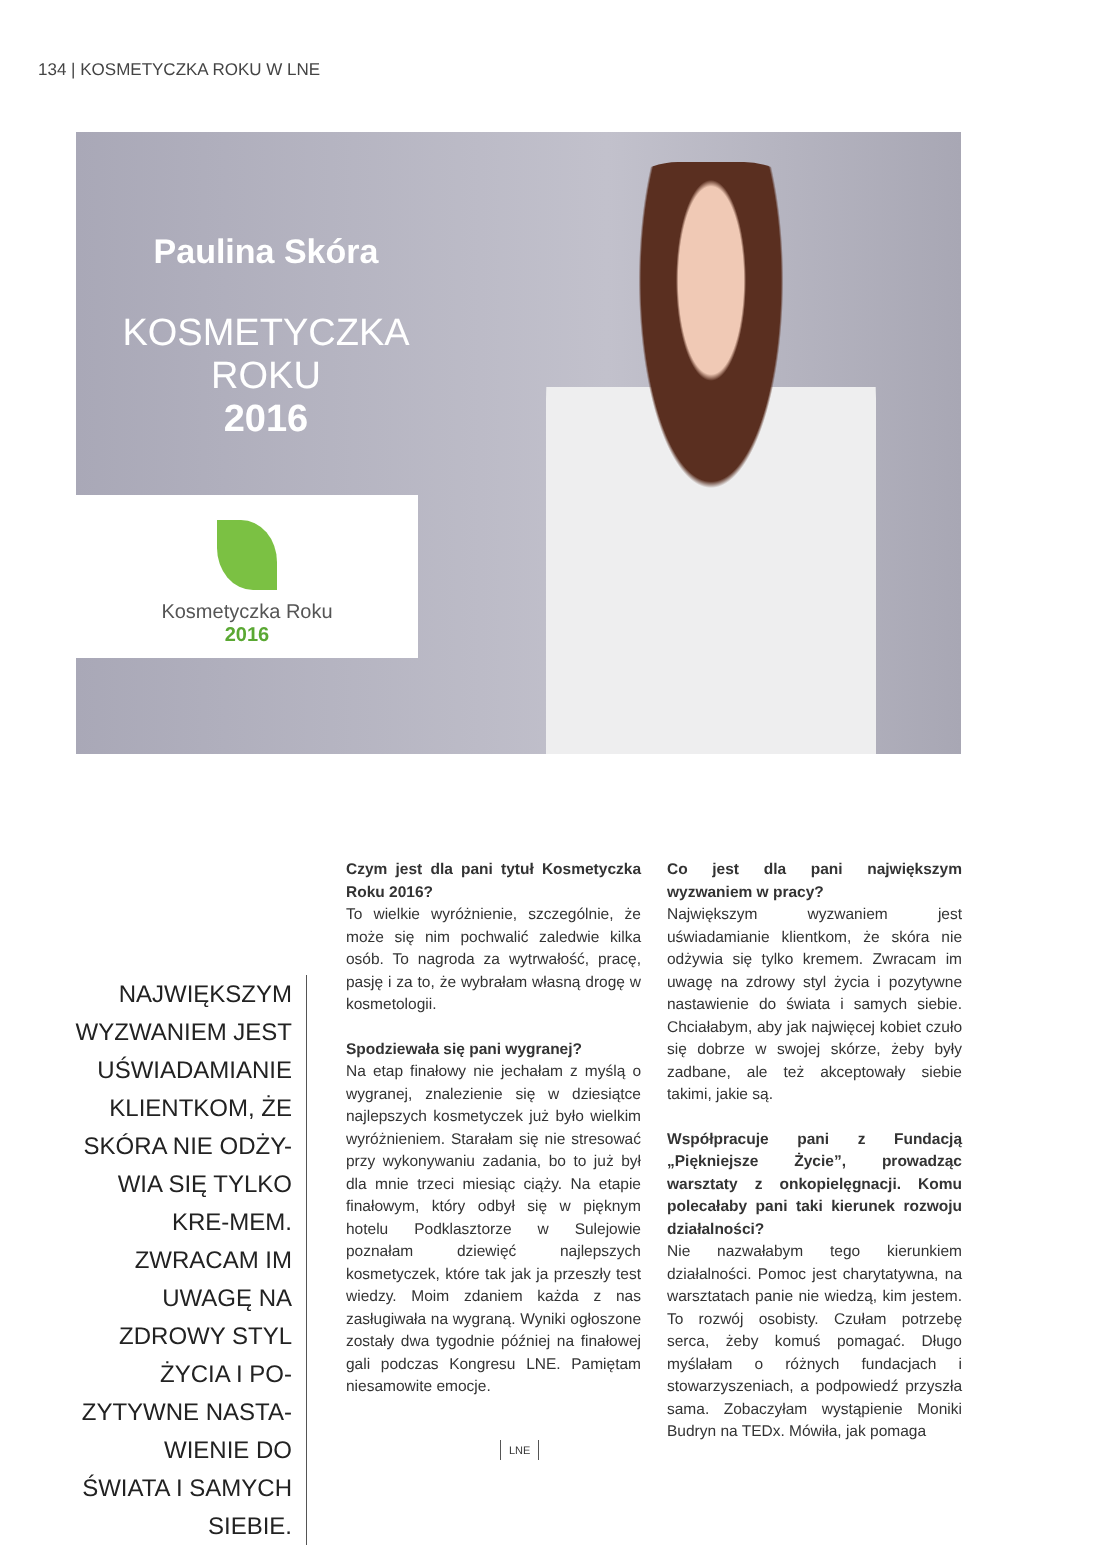134 | KOSMETYCZKA ROKU W LNE
Paulina Skóra
KOSMETYCZKA ROKU
2016
Kosmetyczka Roku
2016
NAJWIĘKSZYM WYZWANIEM JEST UŚWIADAMIANIE KLIENTKOM, ŻE SKÓRA NIE ODŻY-WIA SIĘ TYLKO KRE-MEM. ZWRACAM IM UWAGĘ NA ZDROWY STYL ŻYCIA I PO-ZYTYWNE NASTA-WIENIE DO ŚWIATA I SAMYCH SIEBIE.
Czym jest dla pani tytuł Kosmetyczka Roku 2016?
To wielkie wyróżnienie, szczególnie, że może się nim pochwalić zaledwie kilka osób. To nagroda za wytrwałość, pracę, pasję i za to, że wybrałam własną drogę w kosmetologii.
Spodziewała się pani wygranej?
Na etap finałowy nie jechałam z myślą o wygranej, znalezienie się w dziesiątce najlepszych kosmetyczek już było wielkim wyróżnieniem. Starałam się nie stresować przy wykonywaniu zadania, bo to już był dla mnie trzeci miesiąc ciąży. Na etapie finałowym, który odbył się w pięknym hotelu Podklasztorze w Sulejowie poznałam dziewięć najlepszych kosmetyczek, które tak jak ja przeszły test wiedzy. Moim zdaniem każda z nas zasługiwała na wygraną. Wyniki ogłoszone zostały dwa tygodnie później na finałowej gali podczas Kongresu LNE. Pamiętam niesamowite emocje.
Co jest dla pani największym wyzwaniem w pracy?
Największym wyzwaniem jest uświadamianie klientkom, że skóra nie odżywia się tylko kremem. Zwracam im uwagę na zdrowy styl życia i pozytywne nastawienie do świata i samych siebie. Chciałabym, aby jak najwięcej kobiet czuło się dobrze w swojej skórze, żeby były zadbane, ale też akceptowały siebie takimi, jakie są.
Współpracuje pani z Fundacją „Piękniejsze Życie”, prowadząc warsztaty z onkopielęgnacji. Komu polecałaby pani taki kierunek rozwoju działalności?
Nie nazwałabym tego kierunkiem działalności. Pomoc jest charytatywna, na warsztatach panie nie wiedzą, kim jestem. To rozwój osobisty. Czułam potrzebę serca, żeby komuś pomagać. Długo myślałam o różnych fundacjach i stowarzyszeniach, a podpowiedź przyszła sama. Zobaczyłam wystąpienie Moniki Budryn na TEDx. Mówiła, jak pomaga
LNE